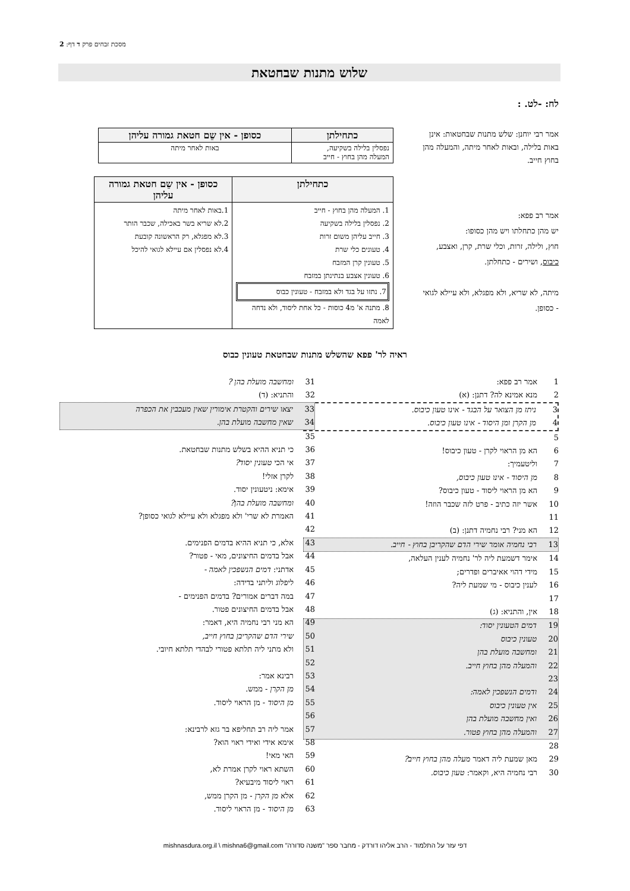מסכת זבחים פרק ד דף: 2
שלוש מתנות שבחטאת
לח: -לט. :
אמר רבי יוחנן: שלש מתנות שבחטאות: אינן באות בלילה, ובאות לאחר מיתה, והמעלה מהן בחוץ חייב.
| כתחילתן | כסופן - אין שֵם חטאת גמורה עליהן |
| --- | --- |
| נפסלין בלילה בשקיעה, המעלה מהן בחוץ - חייב | באות לאחר מיתה |
אמר רב פפא:
יש מהן כתחלתו ויש מהן כסופו:
חוץ, ולילה, זרות, וכלי שרת, קרן, ואצבע, כיבוס, ושירים - כתחלתן.
מיתה, לא שריא, ולא מפגלא, ולא עיילא לגואי - כסופן.
| כתחילתן | כסופן - אין שֵם חטאת גמורה עליהן |
| --- | --- |
| 1. המעלה מהן בחוץ - חייב 2. נפסלין בלילה בשקיעה 3. חייב עליהן משום זרות 4. טעונים כלי שרת 5. טעונין קרן המזבח 6. טעונין אצבע בנתינתן במזבח 7. נתזו על בגד ולא במזבח - טעונין כבוס 8. מתנה א' מ4 כוסות - כל אחת ליסוד, ולא נדחה לאמה | 1.באות לאחר מיתה 2.לא שריא בשר באכילה, שכבר הותר 3.לא מפגלא, רק הראשונה קובעת 4.לא נפסלין אם עיילא לגואי להיכל |
ראיה לר' פפא שהשלש מתנות שבחטאת טעונין כבוס
1 אמר רב פפא:
2 מנא אמינא לה? דתנן: (א)
3 ניתז מן הצואר על הבגד - אינו טעון כיבוס.
4 מן הקרן ומן היסוד - אינו טעון כיבוס.
5
6 הא מן הראוי לקרן - טעון כיבוס!
7 וליטעמיך:
8 מן היסוד - אינו טעון כיבוס,
9 הא מן הראוי ליסוד - טעון כיבוס?
10 אשר יזה כתיב - פרט לזה שכבר הוזה!
11
12 הא מני? רבי נחמיה דתנן: (ב)
13 רבי נחמיה אומר שירי הדם שהקריבן בחוץ - חייב.
14 אימר דשמעת ליה לר' נחמיה לענין העלאה,
15 מידי דהוי אאיברים ופדרים;
16 לענין כיבוס - מי שמעת ליה?
17
18 אין, והתניא: (ג)
19 דמים הטעונין יסוד:
20 טעונין כיבוס
21 ומחשבה מועלת בהן
22 והמעלה מהן בחוץ חייב.
23
24 ודמים הנשפכין לאמה:
25 אין טעונין כיבוס
26 ואין מחשבה מועלת בהן
27 והמעלה מהן בחוץ פטור.
28
29 מאן שמעת ליה דאמר מעלה מהן בחוץ חייב?
30 רבי נחמיה היא, וקאמר: טעון כיבוס.
31 ומחשבה מועלת בהן ?
32 והתניא: (ד)
33 יצאו שירים והקטרת אימורין שאין מעכבין את הכפרה
34 שאין מחשבה מועלת בהן.
35
36 כי תניא ההיא בשלש מתנות שבחטאת.
37 אי הכי טעונין יסוד?
38 לקרן אזלי!
39 אימא: ניטעונין יסוד.
40 ומחשבה מועלת בהן?
41 האמרת לא שרי' ולא מפגלא ולא עיילא לגואי כסופן?
42
43 אלא, כי תניא ההיא בדמים הפנימים.
44 אבל בדמים החיצונים, מאי - פטור?
45 אדתני: דמים הנשפכין לאמה -
46 ליפלוג וליתני בדידה:
47 במה דברים אמורים? בדמים הפנימים -
48 אבל בדמים החיצונים פטור.
49 הא מני רבי נחמיה היא, דאמר:
50 שירי הדם שהקריבן בחוץ חייב,
51 ולא מתני ליה תלתא פטורי לבהדי תלתא חיובי.
52
53 רבינא אמר:
54 מן הקרן - ממש.
55 מן היסוד - מן הראוי ליסוד.
56
57 אמר ליה רב תחליפא בר גזא לרבינא:
58 אימא אידי ואידי ראוי הוא?
59 האי מאי!
60 השתא ראוי לקרן אמרת לא,
61 ראוי ליסוד מיבעיא?
62 אלא מן הקרן - מן הקרן ממש,
63 מן היסוד - מן הראוי ליסוד.
דפי עזר על התלמוד - הרב אליהו דורדק - מחבר ספר "משנה סדורה" mishnasdura.org.il \ mishna6@gmail.com